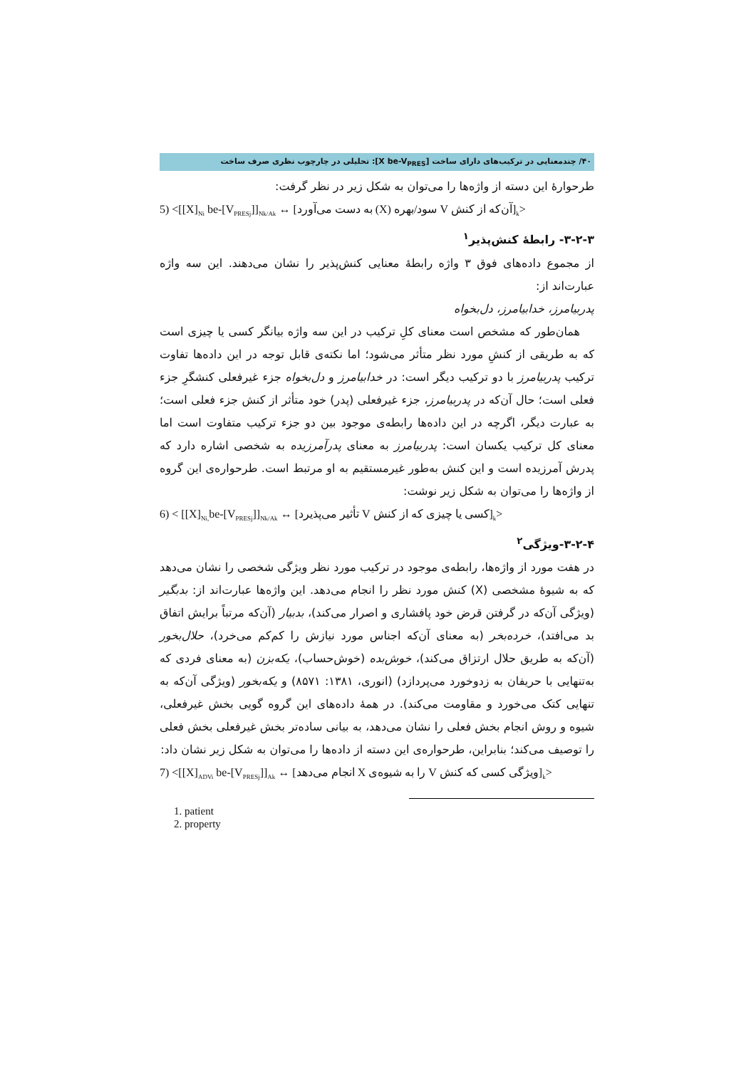۴۰/ چندمعنایی در ترکیب‌های دارای ساخت [X be-V<sub>PRES</sub>]: تحلیلی در چارچوب نظری صرف ساخت
طرحوارۀ این دسته از واژه‌ها را می‌توان به شکل زیر در نظر گرفت:
5) <[[X]<sub>Ni</sub> be-[V<sub>PRESj</sub>]]<sub>Nk/Ak</sub> ↔ [آن‌که از کنش V سود/بهره (X) به دست می‌آورد]<sub>k</sub>>
۳-۲-۳- رابطۀ کنش‌پذیر<sup>۱</sup>
از مجموع داده‌های فوق ۳ واژه رابطۀ معنایی کنش‌پذیر را نشان می‌دهند. این سه واژه عبارت‌اند از:
پدربیامرز، خدابیامرز، دل‌بخواه
همان‌طور که مشخص است معنای کلِ ترکیب در این سه واژه بیانگر کسی یا چیزی است که به طریقی از کنشِ مورد نظر متأثر می‌شود؛ اما نکته‌ی قابل توجه در این داده‌ها تفاوت ترکیب پدربیامرز با دو ترکیب دیگر است: در خدابیامرز و دل‌بخواه جزء غیرفعلی کنشگرِ جزء فعلی است؛ حال آن‌که در پدربیامرز، جزء غیرفعلی (پدر) خود متأثر از کنش جزء فعلی است؛ به عبارت دیگر، اگرچه در این داده‌ها رابطه‌ی موجود بین دو جزء ترکیب متفاوت است اما معنای کل ترکیب یکسان است: پدربیامرز به معنای پدرآمرزیده به شخصی اشاره دارد که پدرش آمرزیده است و این کنش به‌طور غیرمستقیم به او مرتبط است. طرحواره‌ی این گروه از واژه‌ها را می‌توان به شکل زیر نوشت:
6) < [[X]<sub>Ni,</sub>be-[V<sub>PRESj</sub>]]<sub>Nk/Ak</sub> ↔ [کسی یا چیزی که از کنش V تأثیر می‌پذیرد]<sub>k</sub>>
۳-۲-۴-ویژگی<sup>۲</sup>
در هفت مورد از واژه‌ها، رابطه‌ی موجود در ترکیب مورد نظر ویژگی شخصی را نشان می‌دهد که به شیوۀ مشخصی (X) کنش مورد نظر را انجام می‌دهد. این واژه‌ها عبارت‌اند از: بدبگیر (ویژگی آن‌که در گرفتن قرض خود پافشاری و اصرار می‌کند)، بدبیار (آن‌که مرتباً برایش اتفاق بد می‌افتد)، خرده‌بخر (به معنای آن‌که اجناس مورد نیازش را کم‌کم می‌خرد)، حلال‌بخور (آن‌که به طریق حلال ارتزاق می‌کند)، خوش‌بده (خوش‌حساب)، یکه‌بزن (به معنای فردی که به‌تنهایی با حریفان به زدوخورد می‌پردازد) (انوری، ۱۳۸۱: ۸۵۷۱) و یکه‌بخور (ویژگی آن‌که به تنهایی کتک می‌خورد و مقاومت می‌کند). در همۀ داده‌های این گروه گویی بخش غیرفعلی، شیوه و روش انجام بخش فعلی را نشان می‌دهد، به بیانی ساده‌تر بخش غیرفعلی بخش فعلی را توصیف می‌کند؛ بنابراین، طرحواره‌ی این دسته از داده‌ها را می‌توان به شکل زیر نشان داد:
7) <[[X]<sub>ADVi</sub> be-[V<sub>PRESj</sub>]]<sub>Ak</sub> ↔ [ویژگی کسی که کنش V را به شیوه‌ی X انجام می‌دهد]<sub>k</sub>>
1. patient
2. property